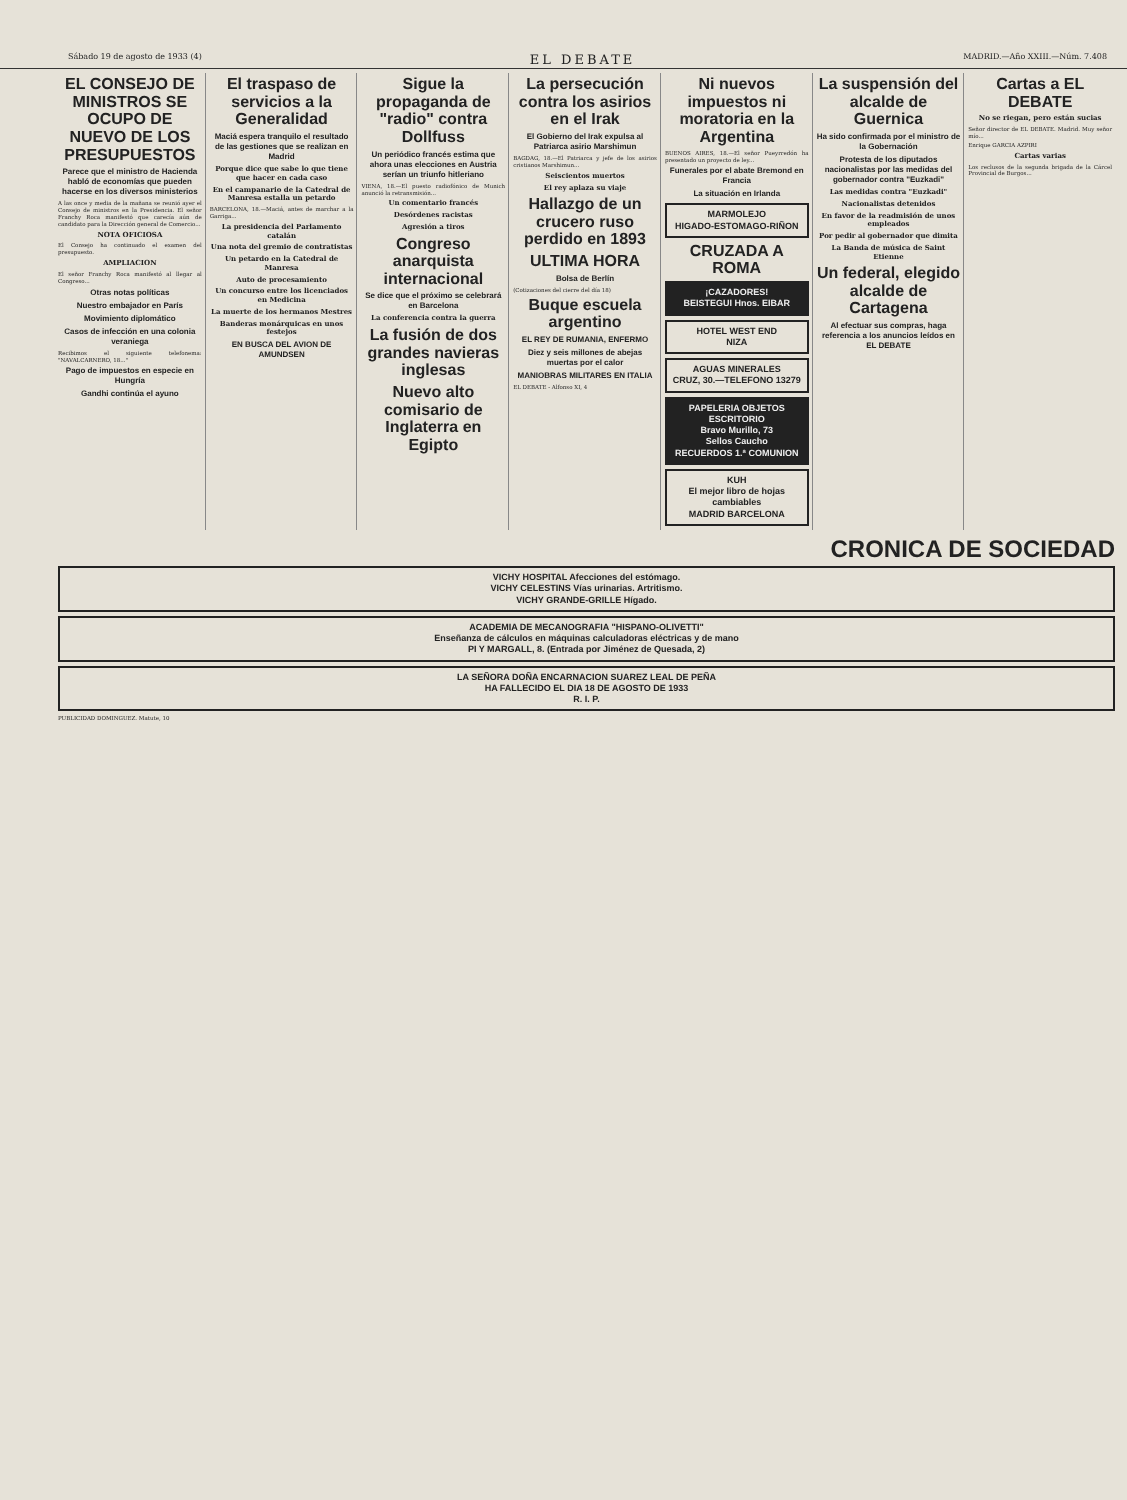Sábado 19 de agosto de 1933 (4) EL DEBATE MADRID.—Año XXIII.—Núm. 7.408
EL CONSEJO DE MINISTROS SE OCUPO DE NUEVO DE LOS PRESUPUESTOS
Parece que el ministro de Hacienda habló de economías que pueden hacerse en los diversos ministerios
A las once y media de la mañana se reunió ayer el Consejo de ministros en la Presidencia. El señor Franchy Roca manifestó que carecía aún de candidato para la Dirección general de Comercio...
NOTA OFICIOSA
El Consejo ha continuado el examen del presupuesto.
AMPLIACION
El señor Franchy Roca manifestó al llegar al Congreso...
Otras notas políticas
Nuestro embajador en París
Movimiento diplomático
Casos de infección en una colonia veraniega
Recibimos el siguiente telefonema: "NAVALCARNERO, 18..."
Pago de impuestos en especie en Hungría
Gandhi continúa el ayuno
El traspaso de servicios a la Generalidad
Maciá espera tranquilo el resultado de las gestiones que se realizan en Madrid
Porque dice que sabe lo que tiene que hacer en cada caso
En el campanario de la Catedral de Manresa estalla un petardo
BARCELONA, 18.—Maciá, antes de marchar a la Garriga...
La presidencia del Parlamento catalán
Una nota del gremio de contratistas
Un petardo en la Catedral de Manresa
Auto de procesamiento
Un concurso entre los licenciados en Medicina
La muerte de los hermanos Mestres
Banderas monárquicas en unos festejos
EN BUSCA DEL AVION DE AMUNDSEN
Sigue la propaganda de "radio" contra Dollfuss
Un periódico francés estima que ahora unas elecciones en Austria serían un triunfo hitleriano
VIENA, 18.—El puesto radiofónico de Munich anunció la retransmisión...
Un comentario francés
Desórdenes racistas
Agresión a tiros
Congreso anarquista internacional
Se dice que el próximo se celebrará en Barcelona
La conferencia contra la guerra
La fusión de dos grandes navieras inglesas
Nuevo alto comisario de Inglaterra en Egipto
La persecución contra los asirios en el Irak
El Gobierno del Irak expulsa al Patriarca asirio Marshimun
BAGDAG, 18.—El Patriarca y jefe de los asirios cristianos Marshimun...
Seiscientos muertos
El rey aplaza su viaje
Hallazgo de un crucero ruso perdido en 1893
ULTIMA HORA
Bolsa de Berlín
(Cotizaciones del cierre del día 18)
Buque escuela argentino
EL REY DE RUMANIA, ENFERMO
Diez y seis millones de abejas muertas por el calor
MANIOBRAS MILITARES EN ITALIA
EL DEBATE - Alfonso XI, 4
Ni nuevos impuestos ni moratoria en la Argentina
BUENOS AIRES, 18.—El señor Pueyrredón ha presentado un proyecto de ley...
Funerales por el abate Bremond en Francia
La situación en Irlanda
MARMOLEJO
HIGADO-ESTOMAGO-RIÑON
CRUZADA A ROMA
¡CAZADORES!
BEISTEGUI Hnos. EIBAR
HOTEL WEST END
NIZA
AGUAS MINERALES
CRUZ, 30.—TELEFONO 13279
PAPELERIA OBJETOS ESCRITORIO
Bravo Murillo, 73
Sellos Caucho
RECUERDOS 1.ª COMUNION
KUH
El mejor libro de hojas cambiables
MADRID BARCELONA
La suspensión del alcalde de Guernica
Ha sido confirmada por el ministro de la Gobernación
Protesta de los diputados nacionalistas por las medidas del gobernador contra "Euzkadi"
Las medidas contra "Euzkadi"
Nacionalistas detenidos
En favor de la readmisión de unos empleados
Por pedir al gobernador que dimita
La Banda de música de Saint Etienne
Un federal, elegido alcalde de Cartagena
Al efectuar sus compras, haga referencia a los anuncios leídos en EL DEBATE
Cartas a EL DEBATE
No se riegan, pero están sucias
Señor director de EL DEBATE. Madrid. Muy señor mío...
Enrique GARCIA AZPIRI
Cartas varias
Los reclusos de la segunda brigada de la Cárcel Provincial de Burgos...
CRONICA DE SOCIEDAD
VICHY HOSPITAL Afecciones del estómago.
VICHY CELESTINS Vías urinarias. Artritismo.
VICHY GRANDE-GRILLE Hígado.
ACADEMIA DE MECANOGRAFIA "HISPANO-OLIVETTI"
Enseñanza de cálculos en máquinas calculadoras eléctricas y de mano
PI Y MARGALL, 8. (Entrada por Jiménez de Quesada, 2)
LA SEÑORA DOÑA ENCARNACION SUAREZ LEAL DE PEÑA
HA FALLECIDO EL DIA 18 DE AGOSTO DE 1933
R. I. P.
PUBLICIDAD DOMINGUEZ. Matute, 10